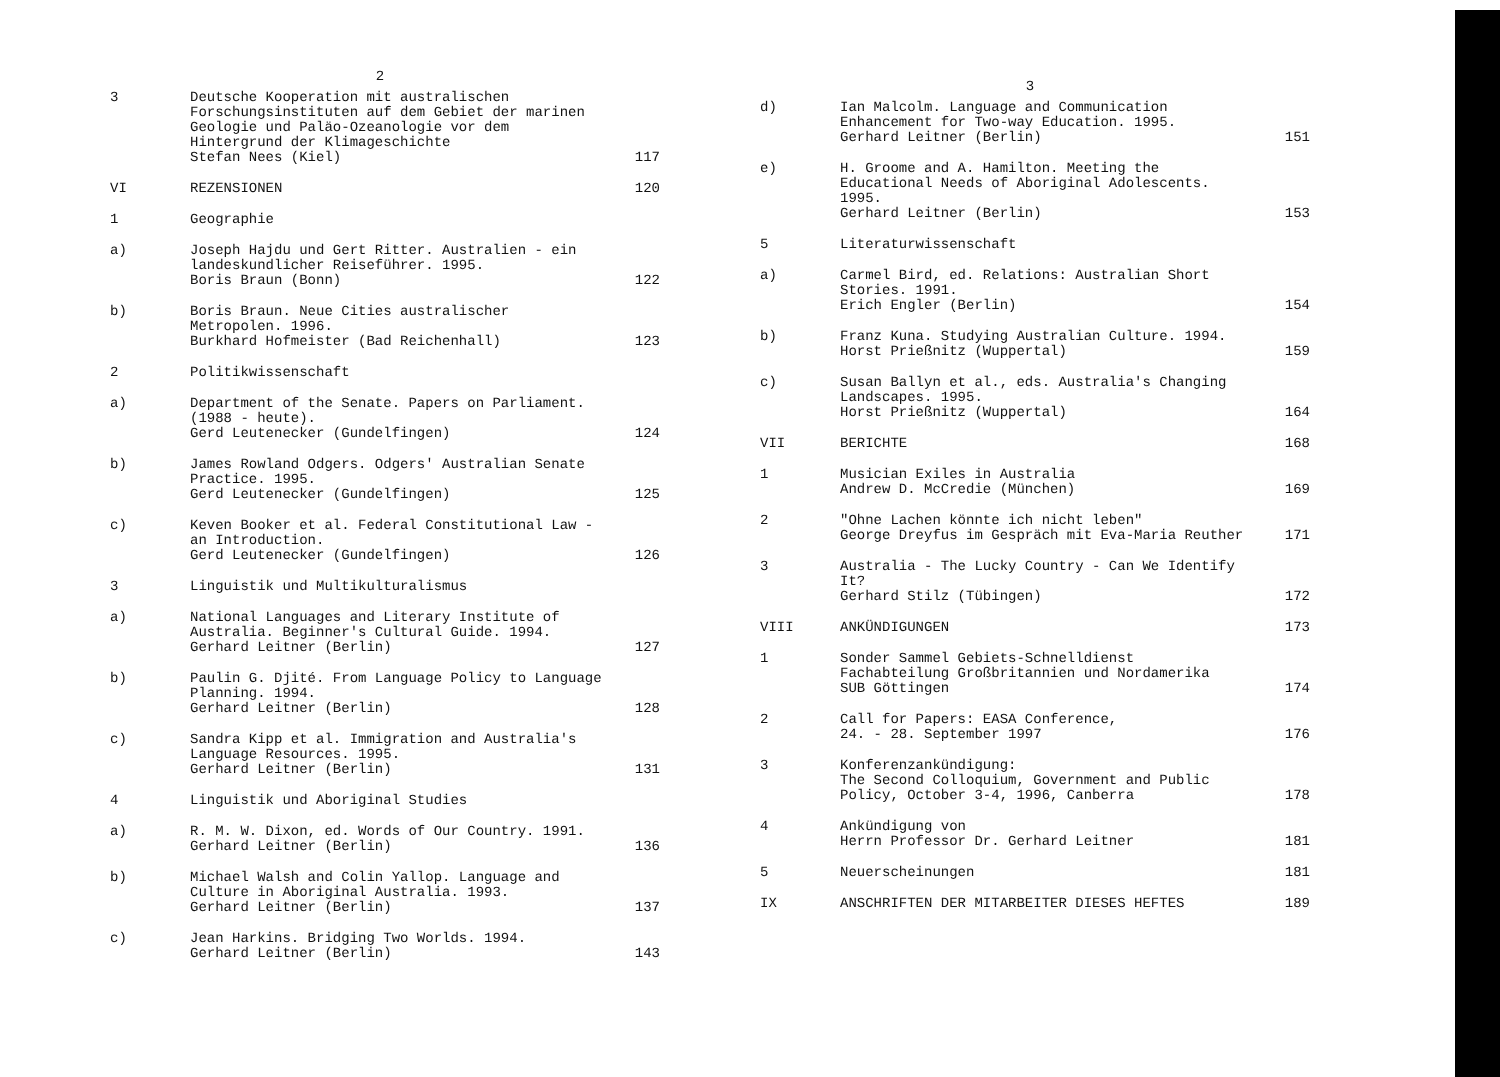2
3 Deutsche Kooperation mit australischen Forschungsinstituten auf dem Gebiet der marinen Geologie und Paläo-Ozeanologie vor dem Hintergrund der Klimageschichte
Stefan Nees (Kiel)
117
VI REZENSIONEN 120
1 Geographie
a) Joseph Hajdu und Gert Ritter. Australien - ein landeskundlicher Reiseführer. 1995.
Boris Braun (Bonn)
122
b) Boris Braun. Neue Cities australischer Metropolen. 1996.
Burkhard Hofmeister (Bad Reichenhall)
123
2 Politikwissenschaft
a) Department of the Senate. Papers on Parliament. (1988 - heute).
Gerd Leutenecker (Gundelfingen)
124
b) James Rowland Odgers. Odgers' Australian Senate Practice. 1995.
Gerd Leutenecker (Gundelfingen)
125
c) Keven Booker et al. Federal Constitutional Law - an Introduction.
Gerd Leutenecker (Gundelfingen)
126
3 Linguistik und Multikulturalismus
a) National Languages and Literary Institute of Australia. Beginner's Cultural Guide. 1994.
Gerhard Leitner (Berlin)
127
b) Paulin G. Djité. From Language Policy to Language Planning. 1994.
Gerhard Leitner (Berlin)
128
c) Sandra Kipp et al. Immigration and Australia's Language Resources. 1995.
Gerhard Leitner (Berlin)
131
4 Linguistik und Aboriginal Studies
a) R. M. W. Dixon, ed. Words of Our Country. 1991.
Gerhard Leitner (Berlin)
136
b) Michael Walsh and Colin Yallop. Language and Culture in Aboriginal Australia. 1993.
Gerhard Leitner (Berlin)
137
c) Jean Harkins. Bridging Two Worlds. 1994.
Gerhard Leitner (Berlin)
143
3
d) Ian Malcolm. Language and Communication Enhancement for Two-way Education. 1995.
Gerhard Leitner (Berlin)
151
e) H. Groome and A. Hamilton. Meeting the Educational Needs of Aboriginal Adolescents. 1995.
Gerhard Leitner (Berlin)
153
5 Literaturwissenschaft
a) Carmel Bird, ed. Relations: Australian Short Stories. 1991.
Erich Engler (Berlin)
154
b) Franz Kuna. Studying Australian Culture. 1994.
Horst Prießnitz (Wuppertal)
159
c) Susan Ballyn et al., eds. Australia's Changing Landscapes. 1995.
Horst Prießnitz (Wuppertal)
164
VII BERICHTE 168
1 Musician Exiles in Australia
Andrew D. McCredie (München)
169
2 "Ohne Lachen könnte ich nicht leben"
George Dreyfus im Gespräch mit Eva-Maria Reuther
171
3 Australia - The Lucky Country - Can We Identify It?
Gerhard Stilz (Tübingen)
172
VIII ANKÜNDIGUNGEN 173
1 Sonder Sammel Gebiets-Schnelldienst
Fachabteilung Großbritannien und Nordamerika
SUB Göttingen
174
2 Call for Papers: EASA Conference,
24. - 28. September 1997
176
3 Konferenzankündigung:
The Second Colloquium, Government and Public Policy, October 3-4, 1996, Canberra
178
4 Ankündigung von
Herrn Professor Dr. Gerhard Leitner
181
5 Neuerscheinungen 181
IX ANSCHRIFTEN DER MITARBEITER DIESES HEFTES
189